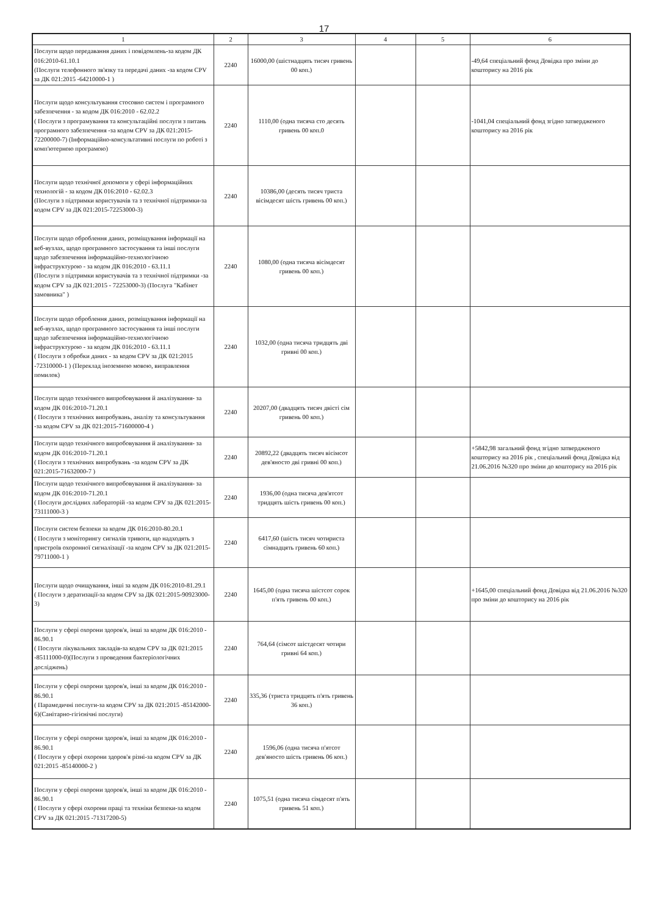17
| 1 | 2 | 3 | 4 | 5 | 6 |
| --- | --- | --- | --- | --- | --- |
| Послуги щодо передавання даних і повідомлень-за кодом ДК 016:2010-61.10.1 (Послуги телефонного зв'язку та передачі даних -за кодом CPV за ДК 021:2015 -64210000-1 ) | 2240 | 16000,00 (шістнадцять тисяч гривень 00 коп.) | | | -49,64 спеціальний фонд Довідка про зміни до кошторису на 2016 рік |
| Послуги щодо консультування стосовно систем і програмного забезпечення - за кодом ДК 016:2010 - 62.02.2 ( Послуги з програмування та консультаційні послуги з питань програмного забезпечення -за кодом CPV за ДК 021:2015-72200000-7) (Інформаційно-консультативні послуги по роботі з комп'ютерною програмою) | 2240 | 1110,00 (одна тисяча сто десять гривень 00 коп.0 | | | -1041,04 спеціальний фонд згідно затвердженого кошторису на 2016 рік |
| Послуги щодо технічної допомоги у сфері інформаційних технологій - за кодом ДК 016:2010 - 62.02.3 (Послуги з підтримки користувачів та з технічної підтримки-за кодом CPV за ДК 021:2015-72253000-3) | 2240 | 10386,00 (десять тисяч триста вісімдесят шість гривень 00 коп.) | | | |
| Послуги щодо оброблення даних, розміщування інформації на веб-вузлах, щодо програмного застосування та інші послуги щодо забезпечення інформаційно-технологічною інфраструктурою - за кодом ДК 016:2010 - 63.11.1 (Послуги з підтримки користувачів та з технічної підтримки -за кодом CPV за ДК 021:2015 - 72253000-3) (Послуга "Кабінет замовника" ) | 2240 | 1080,00 (одна тисяча вісімдесят гривень 00 коп.) | | | |
| Послуги щодо оброблення даних, розміщування інформації на веб-вузлах, щодо програмного застосування та інші послуги щодо забезпечення інформаційно-технологічною інфраструктурою - за кодом ДК 016:2010 - 63.11.1 ( Послуги з обробки даних - за кодом CPV за ДК 021:2015 -72310000-1 ) (Переклад іноземною мовою, виправлення помилок) | 2240 | 1032,00 (одна тисяча тридцять дві гривні 00 коп.) | | | |
| Послуги щодо технічного випробовування й аналізування- за кодом ДК 016:2010-71.20.1 ( Послуги з технічних випробувань, аналізу та консультування -за кодом CPV за ДК 021:2015-71600000-4 ) | 2240 | 20207,00 (двадцять тисяч двісті сім гривень 00 коп.) | | | |
| Послуги щодо технічного випробовування й аналізування- за кодом ДК 016:2010-71.20.1 ( Послуги з технічних випробувань -за кодом CPV за ДК 021:2015-71632000-7 ) | 2240 | 20892,22 (двадцять тисяч вісімсот дев'яносто дві гривні 00 коп.) | | | +5842,98 загальний фонд згідно затвердженого кошторису на 2016 рік , спеціальний фонд Довідка від 21.06.2016 №320 про зміни до кошторису на 2016 рік |
| Послуги щодо технічного випробовування й аналізування- за кодом ДК 016:2010-71.20.1 ( Послуги дослідних лабораторій -за кодом CPV за ДК 021:2015-73111000-3 ) | 2240 | 1936,00 (одна тисяча дев'ятсот тридцять шість гривень 00 коп.) | | | |
| Послуги систем безпеки за кодом ДК 016:2010-80.20.1 ( Послуги з моніторингу сигналів тривоги, що надходять з пристроїв охоронної сигналізації -за кодом CPV за ДК 021:2015-79711000-1 ) | 2240 | 6417,60 (шість тисяч чотириста сімнадцять гривень 60 коп.) | | | |
| Послуги щодо очищування, інші за кодом ДК 016:2010-81.29.1 ( Послуги з дератизації-за кодом CPV за ДК 021:2015-90923000-3) | 2240 | 1645,00 (одна тисяча шістсот сорок п'ять гривень 00 коп.) | | | +1645,00 спеціальний фонд Довідка від 21.06.2016 №320 про зміни до кошторису на 2016 рік |
| Послуги у сфері охорони здоров'я, інші за кодом ДК 016:2010 - 86.90.1 ( Послуги лікувальних закладів-за кодом CPV за ДК 021:2015 -85111000-0)(Послуги з проведення бактеріологічних досліджень) | 2240 | 764,64 (сімсот шістдесят чотири гривні 64 коп.) | | | |
| Послуги у сфері охорони здоров'я, інші за кодом ДК 016:2010 - 86.90.1 ( Парамедичні послуги-за кодом CPV за ДК 021:2015 -85142000-6)(Санітарно-гігієнічні послуги) | 2240 | 335,36 (триста тридцять п'ять гривень 36 коп.) | | | |
| Послуги у сфері охорони здоров'я, інші за кодом ДК 016:2010 - 86.90.1 ( Послуги у сфері охорони здоров'я різні-за кодом CPV за ДК 021:2015 -85140000-2 ) | 2240 | 1596,06 (одна тисяча п'ятсот дев'яносто шість гривень 06 коп.) | | | |
| Послуги у сфері охорони здоров'я, інші за кодом ДК 016:2010 - 86.90.1 ( Послуги у сфері охорони праці та техніки безпеки-за кодом CPV за ДК 021:2015 -71317200-5) | 2240 | 1075,51 (одна тисяча сімдесят п'ять гривень 51 коп.) | | | |